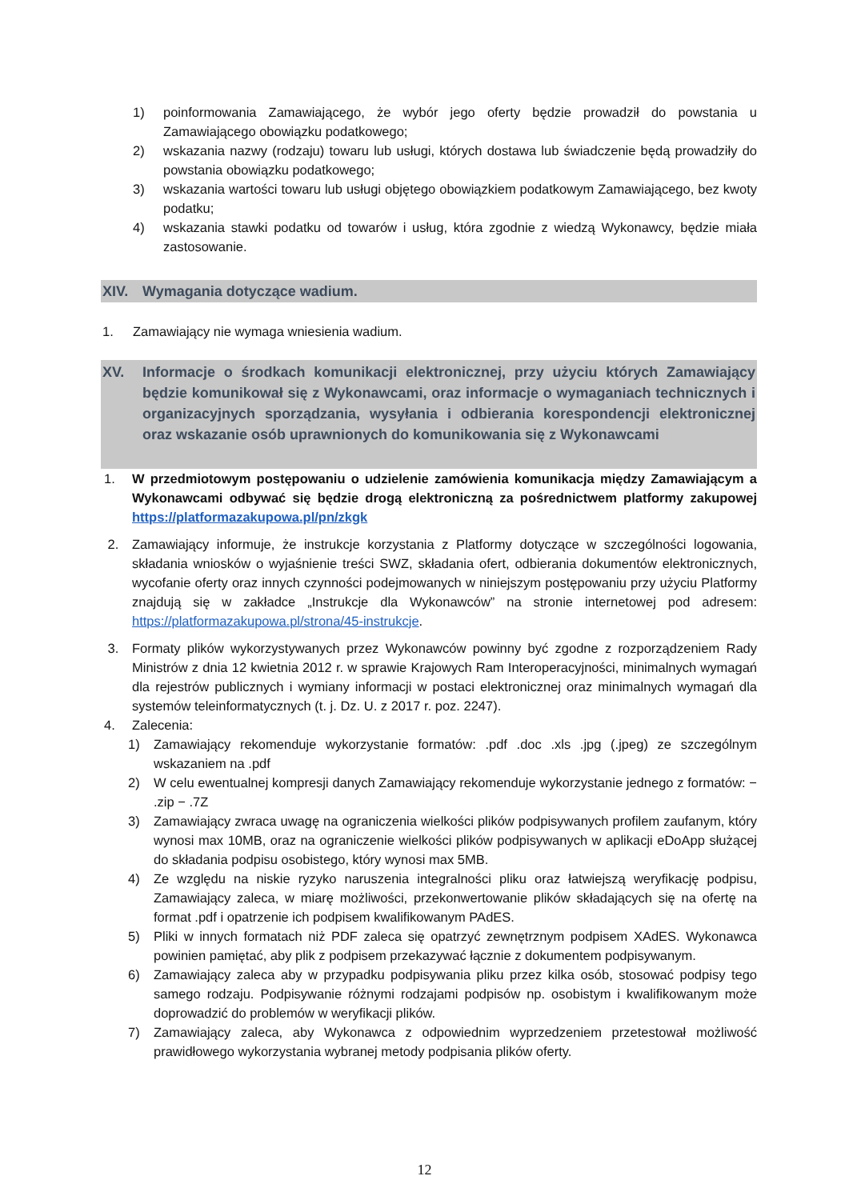1) poinformowania Zamawiającego, że wybór jego oferty będzie prowadził do powstania u Zamawiającego obowiązku podatkowego;
2) wskazania nazwy (rodzaju) towaru lub usługi, których dostawa lub świadczenie będą prowadziły do powstania obowiązku podatkowego;
3) wskazania wartości towaru lub usługi objętego obowiązkiem podatkowym Zamawiającego, bez kwoty podatku;
4) wskazania stawki podatku od towarów i usług, która zgodnie z wiedzą Wykonawcy, będzie miała zastosowanie.
XIV. Wymagania dotyczące wadium.
1. Zamawiający nie wymaga wniesienia wadium.
XV. Informacje o środkach komunikacji elektronicznej, przy użyciu których Zamawiający będzie komunikował się z Wykonawcami, oraz informacje o wymaganiach technicznych i organizacyjnych sporządzania, wysyłania i odbierania korespondencji elektronicznej oraz wskazanie osób uprawnionych do komunikowania się z Wykonawcami
1. W przedmiotowym postępowaniu o udzielenie zamówienia komunikacja między Zamawiającym a Wykonawcami odbywać się będzie drogą elektroniczną za pośrednictwem platformy zakupowej https://platformazakupowa.pl/pn/zkgk
2. Zamawiający informuje, że instrukcje korzystania z Platformy dotyczące w szczególności logowania, składania wniosków o wyjaśnienie treści SWZ, składania ofert, odbierania dokumentów elektronicznych, wycofanie oferty oraz innych czynności podejmowanych w niniejszym postępowaniu przy użyciu Platformy znajdują się w zakładce „Instrukcje dla Wykonawców” na stronie internetowej pod adresem: https://platformazakupowa.pl/strona/45-instrukcje.
3. Formaty plików wykorzystywanych przez Wykonawców powinny być zgodne z rozporządzeniem Rady Ministrów z dnia 12 kwietnia 2012 r. w sprawie Krajowych Ram Interoperacyjności, minimalnych wymagań dla rejestrów publicznych i wymiany informacji w postaci elektronicznej oraz minimalnych wymagań dla systemów teleinformatycznych (t. j. Dz. U. z 2017 r. poz. 2247).
4. Zalecenia:
1) Zamawiający rekomenduje wykorzystanie formatów: .pdf .doc .xls .jpg (.jpeg) ze szczególnym wskazaniem na .pdf
2) W celu ewentualnej kompresji danych Zamawiający rekomenduje wykorzystanie jednego z formatów: − .zip − .7Z
3) Zamawiający zwraca uwagę na ograniczenia wielkości plików podpisywanych profilem zaufanym, który wynosi max 10MB, oraz na ograniczenie wielkości plików podpisywanych w aplikacji eDoApp służącej do składania podpisu osobistego, który wynosi max 5MB.
4) Ze względu na niskie ryzyko naruszenia integralności pliku oraz łatwiejszą weryfikację podpisu, Zamawiający zaleca, w miarę możliwości, przekonwertowanie plików składających się na ofertę na format .pdf i opatrzenie ich podpisem kwalifikowanym PAdES.
5) Pliki w innych formatach niż PDF zaleca się opatrzyć zewnętrznym podpisem XAdES. Wykonawca powinien pamiętać, aby plik z podpisem przekazywać łącznie z dokumentem podpisywanym.
6) Zamawiający zaleca aby w przypadku podpisywania pliku przez kilka osób, stosować podpisy tego samego rodzaju. Podpisywanie różnymi rodzajami podpisów np. osobistym i kwalifikowanym może doprowadzić do problemów w weryfikacji plików.
7) Zamawiający zaleca, aby Wykonawca z odpowiednim wyprzedzeniem przetestował możliwość prawidłowego wykorzystania wybranej metody podpisania plików oferty.
12